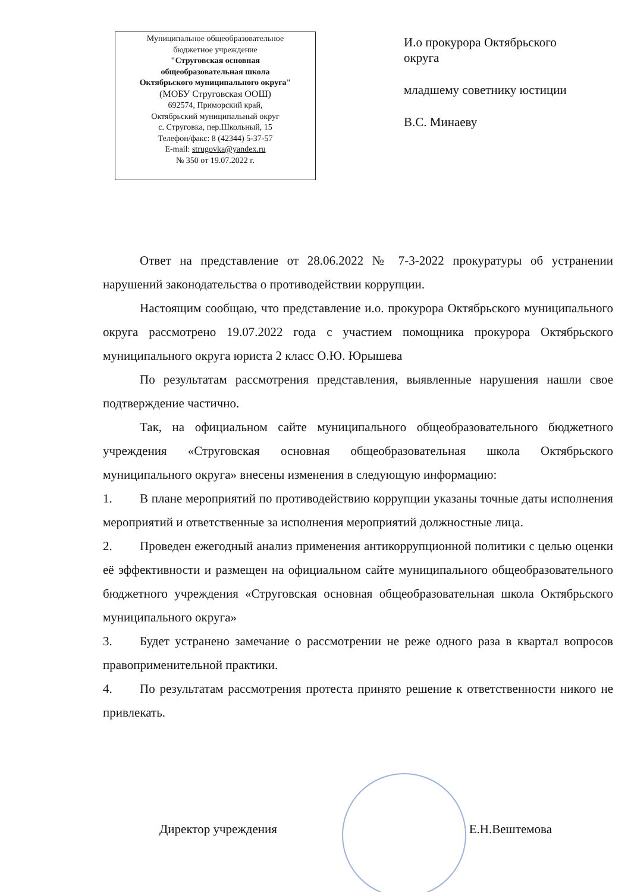Муниципальное общеобразовательное
бюджетное учреждение
"Струговская основная
общеобразовательная школа
Октябрьского муниципального округа"
(МОБУ Струговская ООШ)
692574, Приморский край,
Октябрьский муниципальный округ
с. Струговка, пер.Школьный, 15
Телефон/факс: 8 (42344) 5-37-57
E-mail: strugovka@yandex.ru
№ 350 от 19.07.2022 г.
И.о прокурора Октябрьского
округа
младшему советнику юстиции
В.С. Минаеву
Ответ на представление от 28.06.2022 № 7-3-2022 прокуратуры об устранении нарушений законодательства о противодействии коррупции.
Настоящим сообщаю, что представление и.о. прокурора Октябрьского муниципального округа рассмотрено 19.07.2022 года с участием помощника прокурора Октябрьского муниципального округа юриста 2 класс О.Ю. Юрышева
По результатам рассмотрения представления, выявленные нарушения нашли свое подтверждение частично.
Так, на официальном сайте муниципального общеобразовательного бюджетного учреждения «Струговская основная общеобразовательная школа Октябрьского муниципального округа» внесены изменения в следующую информацию:
1. В плане мероприятий по противодействию коррупции указаны точные даты исполнения мероприятий и ответственные за исполнения мероприятий должностные лица.
2. Проведен ежегодный анализ применения антикоррупционной политики с целью оценки её эффективности и размещен на официальном сайте муниципального общеобразовательного бюджетного учреждения «Струговская основная общеобразовательная школа Октябрьского муниципального округа»
3. Будет устранено замечание о рассмотрении не реже одного раза в квартал вопросов правоприменительной практики.
4. По результатам рассмотрения протеста принято решение к ответственности никого не привлекать.
Директор учреждения Е.Н.Вештемова